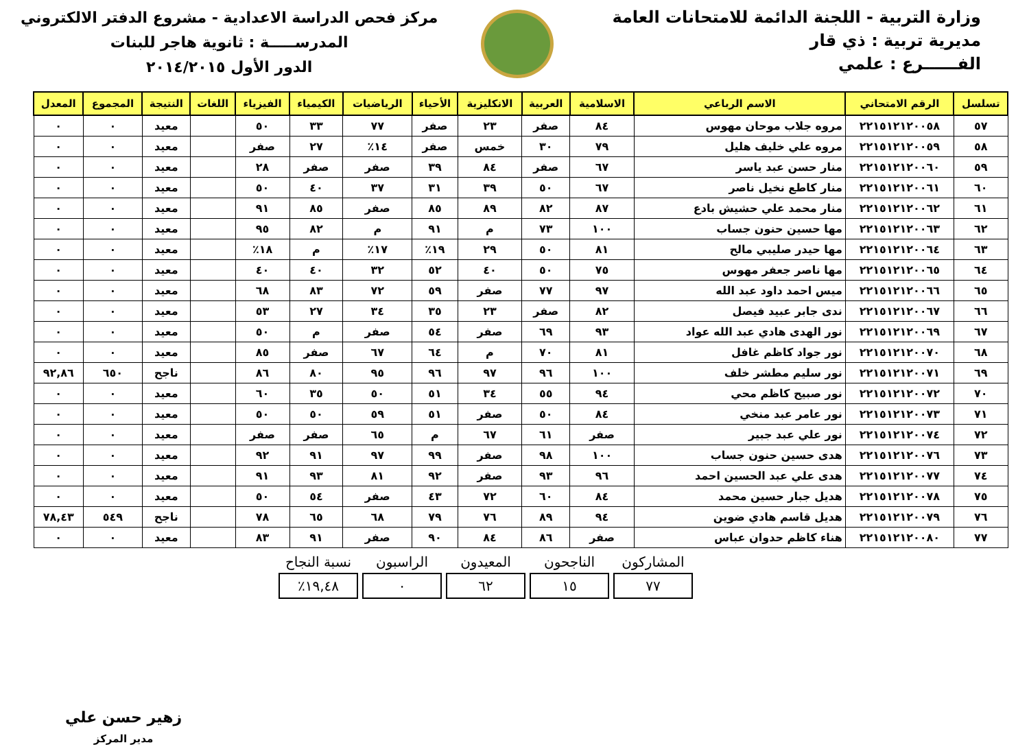وزارة التربية - اللجنة الدائمة للامتحانات العامة
مديرية تربية : ذي قار
الفــــــرع : علمي
مركز فحص الدراسة الاعدادية - مشروع الدفتر الالكتروني
المدرســـــة : ثانوية هاجر للبنات
الدور الأول ٢٠١٤/٢٠١٥
| تسلسل | الرقم الامتحاني | الاسم الرباعي | الاسلامية | العربية | الانكليزية | الأحياء | الرياضيات | الكيمياء | الفيزياء | اللغات | النتيجة | المجموع | المعدل |
| --- | --- | --- | --- | --- | --- | --- | --- | --- | --- | --- | --- | --- | --- |
| ٥٧ | ٢٢١٥١٢١٢٠٠٥٨ | مروه جلاب موحان مهوس | ٨٤ | صفر | ٢٣ | صفر | ٧٧ | ٣٣ | ٥٠ | | معيد | ٠ | ٠ |
| ٥٨ | ٢٢١٥١٢١٢٠٠٥٩ | مروه علي خليف هليل | ٧٩ | ٣٠ | خمس | صفر | ١٤٪ | ٢٧ | صفر | | معيد | ٠ | ٠ |
| ٥٩ | ٢٢١٥١٢١٢٠٠٦٠ | منار حسن عبد ياسر | ٦٧ | صفر | ٨٤ | ٣٩ | صفر | صفر | ٢٨ | | معيد | ٠ | ٠ |
| ٦٠ | ٢٢١٥١٢١٢٠٠٦١ | منار كاطع نخيل ناصر | ٦٧ | ٥٠ | ٣٩ | ٣١ | ٣٧ | ٤٠ | ٥٠ | | معيد | ٠ | ٠ |
| ٦١ | ٢٢١٥١٢١٢٠٠٦٢ | منار محمد علي حشيش بادع | ٨٧ | ٨٢ | ٨٩ | ٨٥ | صفر | ٨٥ | ٩١ | | معيد | ٠ | ٠ |
| ٦٢ | ٢٢١٥١٢١٢٠٠٦٣ | مها حسين حنون جساب | ١٠٠ | ٧٣ | م | ٩١ | م | ٨٢ | ٩٥ | | معيد | ٠ | ٠ |
| ٦٣ | ٢٢١٥١٢١٢٠٠٦٤ | مها حيدر صليبي مالح | ٨١ | ٥٠ | ٢٩ | ١٩٪ | ١٧٪ | م | ١٨٪ | | معيد | ٠ | ٠ |
| ٦٤ | ٢٢١٥١٢١٢٠٠٦٥ | مها ناصر جعفر مهوس | ٧٥ | ٥٠ | ٤٠ | ٥٢ | ٣٢ | ٤٠ | ٤٠ | | معيد | ٠ | ٠ |
| ٦٥ | ٢٢١٥١٢١٢٠٠٦٦ | ميس احمد داود عبد الله | ٩٧ | ٧٧ | صفر | ٥٩ | ٧٢ | ٨٣ | ٦٨ | | معيد | ٠ | ٠ |
| ٦٦ | ٢٢١٥١٢١٢٠٠٦٧ | ندى جابر عبيد فيصل | ٨٢ | صفر | ٢٣ | ٣٥ | ٣٤ | ٢٧ | ٥٣ | | معيد | ٠ | ٠ |
| ٦٧ | ٢٢١٥١٢١٢٠٠٦٩ | نور الهدى هادي عبد الله عواد | ٩٣ | ٦٩ | صفر | ٥٤ | صفر | م | ٥٠ | | معيد | ٠ | ٠ |
| ٦٨ | ٢٢١٥١٢١٢٠٠٧٠ | نور جواد كاظم غافل | ٨١ | ٧٠ | م | ٦٤ | ٦٧ | صفر | ٨٥ | | معيد | ٠ | ٠ |
| ٦٩ | ٢٢١٥١٢١٢٠٠٧١ | نور سليم مطشر خلف | ١٠٠ | ٩٦ | ٩٧ | ٩٦ | ٩٥ | ٨٠ | ٨٦ | | ناجح | ٦٥٠ | ٩٢,٨٦ |
| ٧٠ | ٢٢١٥١٢١٢٠٠٧٢ | نور صبيح كاظم محي | ٩٤ | ٥٥ | ٣٤ | ٥١ | ٥٠ | ٣٥ | ٦٠ | | معيد | ٠ | ٠ |
| ٧١ | ٢٢١٥١٢١٢٠٠٧٣ | نور عامر عبد منخي | ٨٤ | ٥٠ | صفر | ٥١ | ٥٩ | ٥٠ | ٥٠ | | معيد | ٠ | ٠ |
| ٧٢ | ٢٢١٥١٢١٢٠٠٧٤ | نور علي عبد جبير | صفر | ٦١ | ٦٧ | م | ٦٥ | صفر | صفر | | معيد | ٠ | ٠ |
| ٧٣ | ٢٢١٥١٢١٢٠٠٧٦ | هدى حسين حنون جساب | ١٠٠ | ٩٨ | صفر | ٩٩ | ٩٧ | ٩١ | ٩٢ | | معيد | ٠ | ٠ |
| ٧٤ | ٢٢١٥١٢١٢٠٠٧٧ | هدى علي عبد الحسين احمد | ٩٦ | ٩٣ | صفر | ٩٢ | ٨١ | ٩٣ | ٩١ | | معيد | ٠ | ٠ |
| ٧٥ | ٢٢١٥١٢١٢٠٠٧٨ | هديل جبار حسين محمد | ٨٤ | ٦٠ | ٧٢ | ٤٣ | صفر | ٥٤ | ٥٠ | | معيد | ٠ | ٠ |
| ٧٦ | ٢٢١٥١٢١٢٠٠٧٩ | هديل قاسم هادي ضوين | ٩٤ | ٨٩ | ٧٦ | ٧٩ | ٦٨ | ٦٥ | ٧٨ | | ناجح | ٥٤٩ | ٧٨,٤٣ |
| ٧٧ | ٢٢١٥١٢١٢٠٠٨٠ | هناء كاظم حدوان عباس | صفر | ٨٦ | ٨٤ | ٩٠ | صفر | ٩١ | ٨٣ | | معيد | ٠ | ٠ |
المشاركون
٧٧
الناجحون
١٥
المعيدون
٦٢
الراسبون
٠
نسبة النجاح
١٩,٤٨٪
زهير حسن علي
مدير المركز